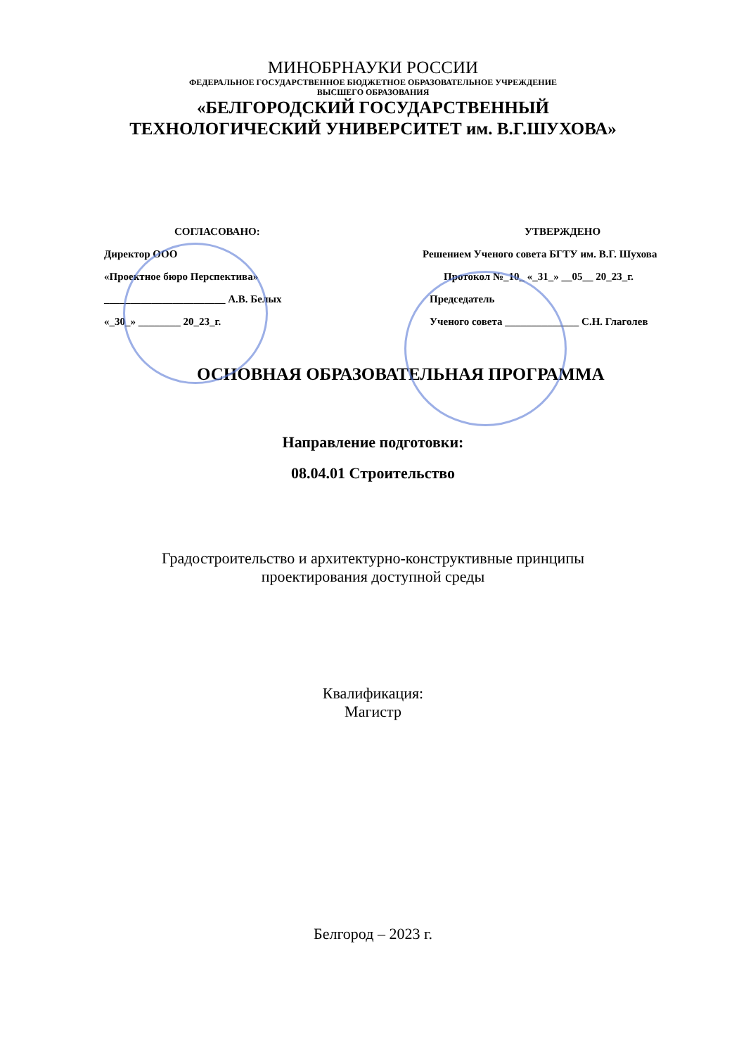МИНОБРНАУКИ РОССИИ
ФЕДЕРАЛЬНОЕ ГОСУДАРСТВЕННОЕ БЮДЖЕТНОЕ ОБРАЗОВАТЕЛЬНОЕ УЧРЕЖДЕНИЕ
ВЫСШЕГО ОБРАЗОВАНИЯ
«БЕЛГОРОДСКИЙ ГОСУДАРСТВЕННЫЙ
ТЕХНОЛОГИЧЕСКИЙ УНИВЕРСИТЕТ им. В.Г.ШУХОВА»
СОГЛАСОВАНО:
Директор ООО
«Проектное бюро Перспектива»
_______________________ А.В. Белых
«_30_» ________ 20_23_г.
УТВЕРЖДЕНО
Решением Ученого совета БГТУ им. В.Г. Шухова
Протокол №_10_ «_31_» __05__ 20_23_г.
Председатель
Ученого совета ______________ С.Н. Глаголев
ОСНОВНАЯ ОБРАЗОВАТЕЛЬНАЯ ПРОГРАММА
Направление подготовки:
08.04.01 Строительство
Градостроительство и архитектурно-конструктивные принципы
проектирования доступной среды
Квалификация:
Магистр
Белгород – 2023 г.